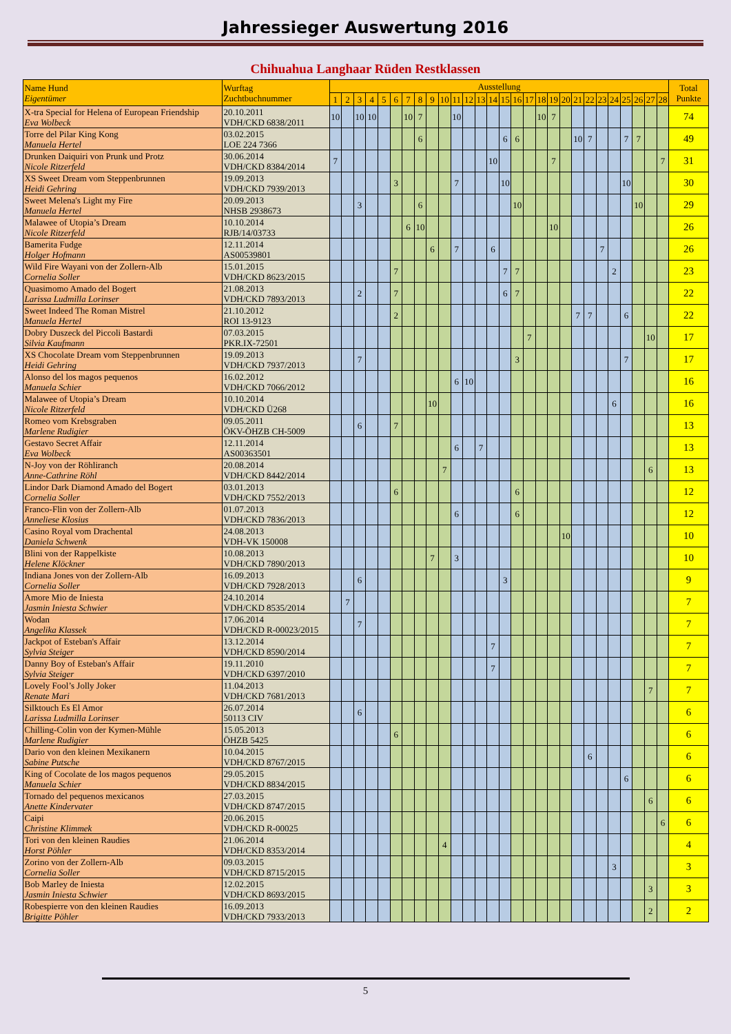Jahressieger Auswertung 2016
Chihuahua Langhaar Rüden Restklassen
| Name Hund Eigentümer | Wurftag Zuchtbuchnummer | Ausstellung | | | | | | | | | | | | | | | | | | | | | | | | | | | | Total Punkte |
| --- | --- | --- | --- | --- | --- | --- | --- | --- | --- | --- | --- | --- | --- | --- | --- | --- | --- | --- | --- | --- | --- | --- | --- | --- | --- | --- | --- | --- | --- | --- |
| | | 1 | 2 | 3 | 4 | 5 | 6 | 7 | 8 | 9 | 10 | 11 | 12 | 13 | 14 | 15 | 16 | 17 | 18 | 19 | 20 | 21 | 22 | 23 | 24 | 25 | 26 | 27 | 28 | |
| X-tra Special for Helena of European Friendship Eva Wolbeck | 20.10.2011 VDH/CKD 6838/2011 | 10 | | 10 | 10 | | | 10 | 7 | | | 10 | | | | | | | 10 | 7 | | | | | | | | | | 74 |
| Torre del Pilar King Kong Manuela Hertel | 03.02.2015 LOE 224 7366 | | | | | | | | 6 | | | | | | | 6 | 6 | | | | | 10 | 7 | | | 7 | 7 | | | 49 |
| Drunken Daiquiri von Prunk und Protz Nicole Ritzerfeld | 30.06.2014 VDH/CKD 8384/2014 | 7 | | | | | | | | | | | | | 10 | | | | | 7 | | | | | | | | | 7 | 31 |
| XS Sweet Dream vom Steppenbrunnen Heidi Gehring | 19.09.2013 VDH/CKD 7939/2013 | | | | | | 3 | | | | | 7 | | | | 10 | | | | | | | | | | 10 | | | | 30 |
| Sweet Melena's Light my Fire Manuela Hertel | 20.09.2013 NHSB 2938673 | | | 3 | | | | | 6 | | | | | | | | 10 | | | | | | | | | | 10 | | | 29 |
| Malawee of Utopia’s Dream Nicole Ritzerfeld | 10.10.2014 RJB/14/03733 | | | | | | | 6 | 10 | | | | | | | | | | | 10 | | | | | | | | | | 26 |
| Bamerita Fudge Holger Hofmann | 12.11.2014 AS00539801 | | | | | | | | | 6 | | 7 | | | 6 | | | | | | | | | 7 | | | | | | 26 |
| Wild Fire Wayani von der Zollern-Alb Cornelia Soller | 15.01.2015 VDH/CKD 8623/2015 | | | | | | 7 | | | | | | | | | 7 | 7 | | | | | | | | 2 | | | | | 23 |
| Quasimomo Amado del Bogert Larissa Ludmilla Lorinser | 21.08.2013 VDH/CKD 7893/2013 | | | 2 | | | 7 | | | | | | | | | 6 | 7 | | | | | | | | | | | | | 22 |
| Sweet Indeed The Roman Mistrel Manuela Hertel | 21.10.2012 ROI 13-9123 | | | | | | 2 | | | | | | | | | | | | | | | 7 | 7 | | | 6 | | | | 22 |
| Dobry Duszeck del Piccoli Bastardi Silvia Kaufmann | 07.03.2015 PKR.IX-72501 | | | | | | | | | | | | | | | | | 7 | | | | | | | | | | 10 | | 17 |
| XS Chocolate Dream vom Steppenbrunnen Heidi Gehring | 19.09.2013 VDH/CKD 7937/2013 | | | 7 | | | | | | | | | | | | | 3 | | | | | | | | | 7 | | | | 17 |
| Alonso del los magos pequenos Manuela Schier | 16.02.2012 VDH/CKD 7066/2012 | | | | | | | | | | | 6 | 10 | | | | | | | | | | | | | | | | | 16 |
| Malawee of Utopia’s Dream Nicole Ritzerfeld | 10.10.2014 VDH/CKD Ü268 | | | | | | | | | 10 | | | | | | | | | | | | | | | 6 | | | | | 16 |
| Romeo vom Krebsgraben Marlene Rudigier | 09.05.2011 ÖKV-ÖHZB CH-5009 | | | 6 | | | 7 | | | | | | | | | | | | | | | | | | | | | | | 13 |
| Gestavo Secret Affair Eva Wolbeck | 12.11.2014 AS00363501 | | | | | | | | | | | 6 | | 7 | | | | | | | | | | | | | | | | 13 |
| N-Joy von der Röhliranch Anne-Cathrine Röhl | 20.08.2014 VDH/CKD 8442/2014 | | | | | | | | | | 7 | | | | | | | | | | | | | | | | | 6 | | 13 |
| Lindor Dark Diamond Amado del Bogert Cornelia Soller | 03.01.2013 VDH/CKD 7552/2013 | | | | | | 6 | | | | | | | | | | 6 | | | | | | | | | | | | | 12 |
| Franco-Flin von der Zollern-Alb Anneliese Klosius | 01.07.2013 VDH/CKD 7836/2013 | | | | | | | | | | | 6 | | | | | 6 | | | | | | | | | | | | | 12 |
| Casino Royal vom Drachental Daniela Schwenk | 24.08.2013 VDH-VK 150008 | | | | | | | | | | | | | | | | | | | | 10 | | | | | | | | | 10 |
| Blini von der Rappelkiste Helene Klöckner | 10.08.2013 VDH/CKD 7890/2013 | | | | | | | | | 7 | | 3 | | | | | | | | | | | | | | | | | | 10 |
| Indiana Jones von der Zollern-Alb Cornelia Soller | 16.09.2013 VDH/CKD 7928/2013 | | | 6 | | | | | | | | | | | | 3 | | | | | | | | | | | | | | 9 |
| Amore Mio de Iniesta Jasmin Iniesta Schwier | 24.10.2014 VDH/CKD 8535/2014 | | 7 | | | | | | | | | | | | | | | | | | | | | | | | | | | 7 |
| Wodan Angelika Klassek | 17.06.2014 VDH/CKD R-00023/2015 | | | 7 | | | | | | | | | | | | | | | | | | | | | | | | | | 7 |
| Jackpot of Esteban's Affair Sylvia Steiger | 13.12.2014 VDH/CKD 8590/2014 | | | | | | | | | | | | | | 7 | | | | | | | | | | | | | | | 7 |
| Danny Boy of Esteban's Affair Sylvia Steiger | 19.11.2010 VDH/CKD 6397/2010 | | | | | | | | | | | | | | 7 | | | | | | | | | | | | | | | 7 |
| Lovely Fool’s Jolly Joker Renate Mari | 11.04.2013 VDH/CKD 7681/2013 | | | | | | | | | | | | | | | | | | | | | | | | | | | 7 | | 7 |
| Silktouch Es El Amor Larissa Ludmilla Lorinser | 26.07.2014 50113 CIV | | | 6 | | | | | | | | | | | | | | | | | | | | | | | | | | 6 |
| Chilling-Colin von der Kymen-Mühle Marlene Rudigier | 15.05.2013 ÖHZB 5425 | | | | | | 6 | | | | | | | | | | | | | | | | | | | | | | | 6 |
| Dario von den kleinen Mexikanern Sabine Putsche | 10.04.2015 VDH/CKD 8767/2015 | | | | | | | | | | | | | | | | | | | | | | 6 | | | | | | | 6 |
| King of Cocolate de los magos pequenos Manuela Schier | 29.05.2015 VDH/CKD 8834/2015 | | | | | | | | | | | | | | | | | | | | | | | | | 6 | | | | 6 |
| Tornado del pequenos mexicanos Anette Kindervater | 27.03.2015 VDH/CKD 8747/2015 | | | | | | | | | | | | | | | | | | | | | | | | | | | 6 | | 6 |
| Caipi Christine Klimmek | 20.06.2015 VDH/CKD R-00025 | | | | | | | | | | | | | | | | | | | | | | | | | | | | 6 | 6 |
| Tori von den kleinen Raudies Horst Pöhler | 21.06.2014 VDH/CKD 8353/2014 | | | | | | | | | | 4 | | | | | | | | | | | | | | | | | | | 4 |
| Zorino von der Zollern-Alb Cornelia Soller | 09.03.2015 VDH/CKD 8715/2015 | | | | | | | | | | | | | | | | | | | | | | | | 3 | | | | | 3 |
| Bob Marley de Iniesta Jasmin Iniesta Schwier | 12.02.2015 VDH/CKD 8693/2015 | | | | | | | | | | | | | | | | | | | | | | | | | | | 3 | | 3 |
| Robespierre von den kleinen Raudies Brigitte Pöhler | 16.09.2013 VDH/CKD 7933/2013 | | | | | | | | | | | | | | | | | | | | | | | | | | | 2 | | 2 |
5